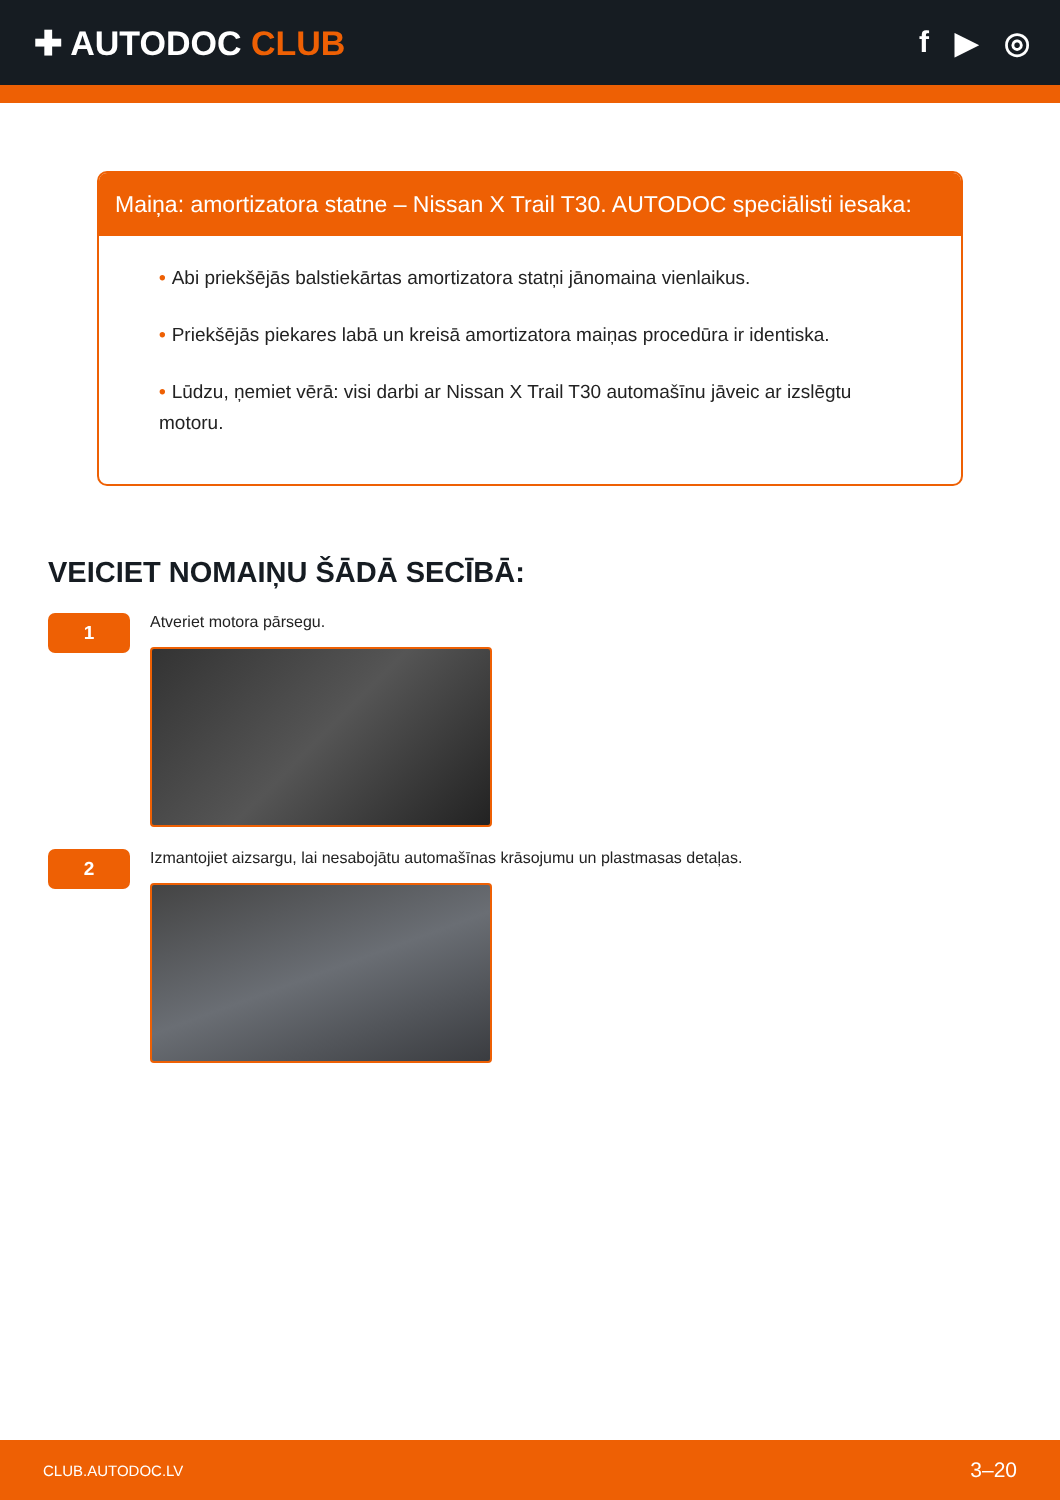✚ AUTODOC CLUB f ▶ ◎
Maiņa: amortizatora statne – Nissan X Trail T30. AUTODOC speciālisti iesaka:
• Abi priekšējās balstiekārtas amortizatora statņi jānomaina vienlaikus.
• Priekšējās piekares labā un kreisā amortizatora maiņas procedūra ir identiska.
• Lūdzu, ņemiet vērā: visi darbi ar Nissan X Trail T30 automašīnu jāveic ar izslēgtu motoru.
VEICIET NOMAIŅU ŠĀDĀ SECĪBĀ:
1
Atveriet motora pārsegu.
2
Izmantojiet aizsargu, lai nesabojātu automašīnas krāsojumu un plastmasas detaļas.
CLUB.AUTODOC.LV 3–20